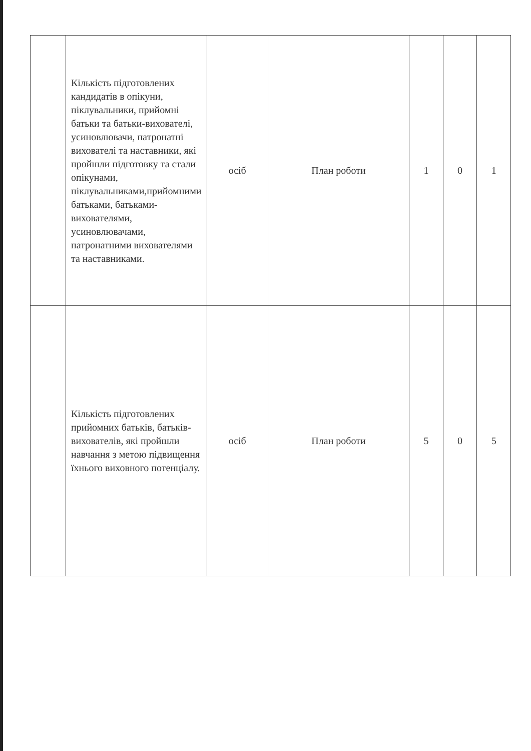| | Кількість підготовлених кандидатів в опікуни, піклувальники, прийомні батьки та батьки-вихователі, усиновлювачи, патронатні вихователі та наставники, які пройшли підготовку та стали опікунами, піклувальниками,прийомними батьками, батьками-вихователями, усиновлювачами, патронатними вихователями та наставниками. | осіб | План роботи | 1 | 0 | 1 |
| | Кількість підготовлених прийомних батьків, батьків-вихователів, які пройшли навчання з метою підвищення їхнього виховного потенціалу. | осіб | План роботи | 5 | 0 | 5 |